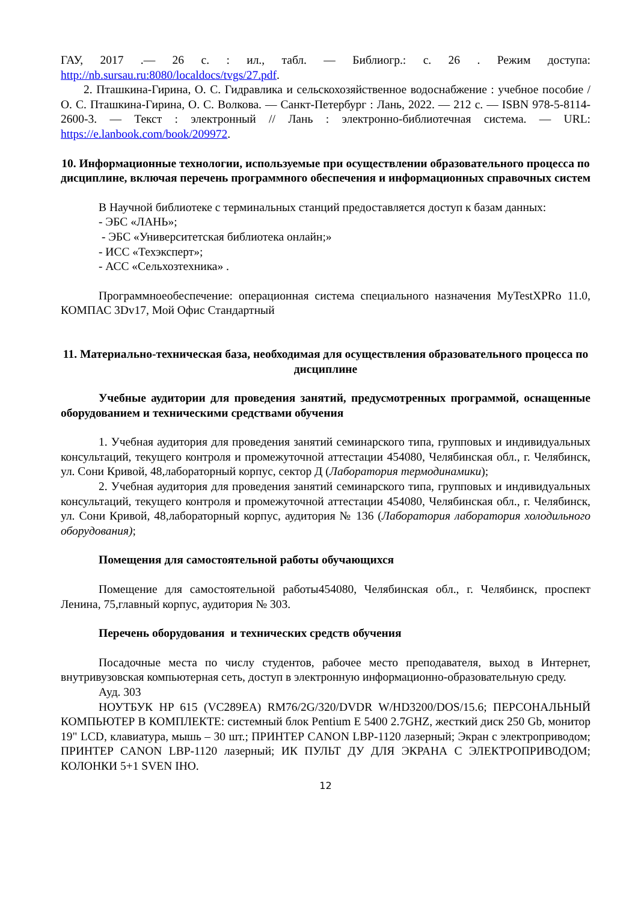ГАУ, 2017 .— 26 с. : ил., табл. — Библиогр.: с. 26 . Режим доступа: http://nb.sursau.ru:8080/localdocs/tvgs/27.pdf.
2. Пташкина-Гирина, О. С. Гидравлика и сельскохозяйственное водоснабжение : учебное пособие / О. С. Пташкина-Гирина, О. С. Волкова. — Санкт-Петербург : Лань, 2022. — 212 с. — ISBN 978-5-8114-2600-3. — Текст : электронный // Лань : электронно-библиотечная система. — URL: https://e.lanbook.com/book/209972.
10. Информационные технологии, используемые при осуществлении образовательного процесса по дисциплине, включая перечень программного обеспечения и информационных справочных систем
В Научной библиотеке с терминальных станций предоставляется доступ к базам данных:
- ЭБС «ЛАНЬ»;
- ЭБС «Университетская библиотека онлайн;»
- ИСС «Техэксперт»;
- АСС «Сельхозтехника» .
Программноеобеспечение: операционная система специального назначения MyTestXPRo 11.0, КОМПАС 3Dv17, Мой Офис Стандартный
11. Материально-техническая база, необходимая для осуществления образовательного процесса по дисциплине
Учебные аудитории для проведения занятий, предусмотренных программой, оснащенные оборудованием и техническими средствами обучения
1. Учебная аудитория для проведения занятий семинарского типа, групповых и индивидуальных консультаций, текущего контроля и промежуточной аттестации 454080, Челябинская обл., г. Челябинск, ул. Сони Кривой, 48,лабораторный корпус, сектор Д (Лаборатория термодинамики);
2. Учебная аудитория для проведения занятий семинарского типа, групповых и индивидуальных консультаций, текущего контроля и промежуточной аттестации 454080, Челябинская обл., г. Челябинск, ул. Сони Кривой, 48,лабораторный корпус, аудитория № 136 (Лаборатория лаборатория холодильного оборудования);
Помещения для самостоятельной работы обучающихся
Помещение для самостоятельной работы454080, Челябинская обл., г. Челябинск, проспект Ленина, 75,главный корпус, аудитория № 303.
Перечень оборудования и технических средств обучения
Посадочные места по числу студентов, рабочее место преподавателя, выход в Интернет, внутривузовская компьютерная сеть, доступ в электронную информационно-образовательную среду.
Ауд. 303
НОУТБУК HP 615 (VC289EA) RM76/2G/320/DVDR W/HD3200/DOS/15.6; ПЕРСОНАЛЬНЫЙ КОМПЬЮТЕР В КОМПЛЕКТЕ: системный блок Pentium E 5400 2.7GHZ, жесткий диск 250 Gb, монитор 19" LCD, клавиатура, мышь – 30 шт.; ПРИНТЕР CANON LBP-1120 лазерный; Экран с электроприводом; ПРИНТЕР CANON LBP-1120 лазерный; ИК ПУЛЬТ ДУ ДЛЯ ЭКРАНА С ЭЛЕКТРОПРИВОДОМ; КОЛОНКИ 5+1 SVEN IHO.
12